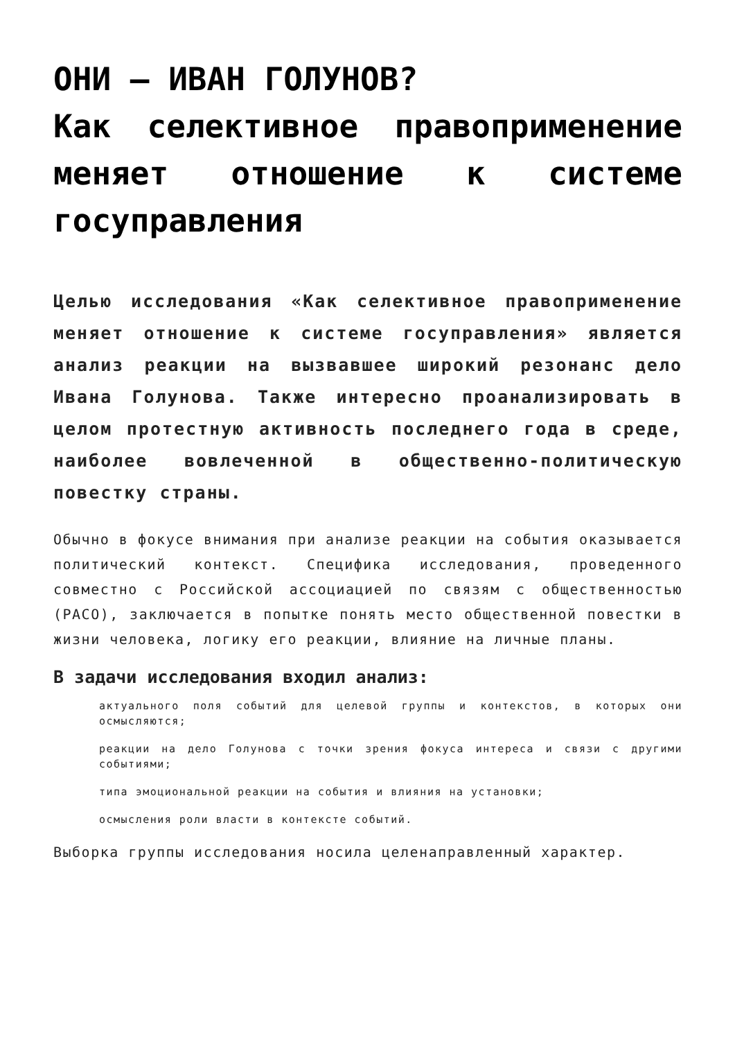ОНИ — ИВАН ГОЛУНОВ?
Как селективное правоприменение меняет отношение к системе госуправления
Целью исследования «Как селективное правоприменение меняет отношение к системе госуправления» является анализ реакции на вызвавшее широкий резонанс дело Ивана Голунова. Также интересно проанализировать в целом протестную активность последнего года в среде, наиболее вовлеченной в общественно-политическую повестку страны.
Обычно в фокусе внимания при анализе реакции на события оказывается политический контекст. Специфика исследования, проведенного совместно с Российской ассоциацией по связям с общественностью (РАСО), заключается в попытке понять место общественной повестки в жизни человека, логику его реакции, влияние на личные планы.
В задачи исследования входил анализ:
актуального поля событий для целевой группы и контекстов, в которых они осмысляются;
реакции на дело Голунова с точки зрения фокуса интереса и связи с другими событиями;
типа эмоциональной реакции на события и влияния на установки;
осмысления роли власти в контексте событий.
Выборка группы исследования носила целенаправленный характер.